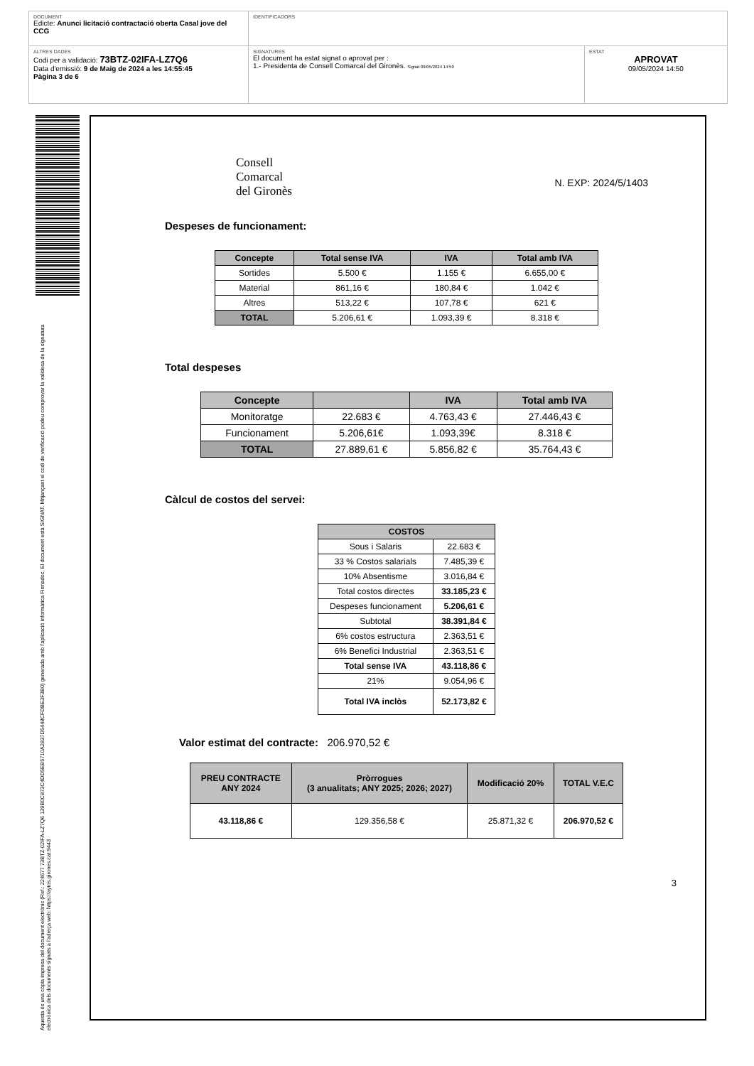DOCUMENT
Edicte: Anunci licitació contractació oberta Casal jove del CCG
IDENTIFICADORS
ALTRES DADES
Codi per a validació: 73BTZ-02IFA-LZ7Q6
Data d'emissió: 9 de Maig de 2024 a les 14:55:45
Pàgina 3 de 6
SIGNATURES
El document ha estat signat o aprovat per :
1.- Presidenta de Consell Comarcal del Gironès. Signat 09/05/2024 14:50
ESTAT
APROVAT
09/05/2024 14:50
Aquesta és una còpia impresa del document electrònic (Ref.: 224677 73BTZ-02IFA-LZ7Q6 139B0C873C4DD5EB5710A2837D5448CFDBE3F3B0) generada amb l'aplicació informàtica Firmadoc. El document està SIGNAT. Mitjançant el codi de verificació podeu comprovar la validesa de la signatura electrònica dels documents signats a l'adreça web: https://aytos.girones.cat:9443
Consell
Comarcal
del Gironès
N. EXP: 2024/5/1403
Despeses de funcionament:
| Concepte | Total sense IVA | IVA | Total amb IVA |
| --- | --- | --- | --- |
| Sortides | 5.500 € | 1.155 € | 6.655,00 € |
| Material | 861,16 € | 180,84 € | 1.042 € |
| Altres | 513,22 € | 107,78 € | 621 € |
| TOTAL | 5.206,61 € | 1.093,39 € | 8.318 € |
Total despeses
| Concepte | | IVA | Total amb IVA |
| --- | --- | --- | --- |
| Monitoratge | 22.683 € | 4.763,43 € | 27.446,43 € |
| Funcionament | 5.206,61€ | 1.093,39€ | 8.318 € |
| TOTAL | 27.889,61 € | 5.856,82 € | 35.764,43 € |
Càlcul de costos del servei:
| COSTOS | |
| --- | --- |
| Sous i Salaris | 22.683 € |
| 33 % Costos salarials | 7.485,39 € |
| 10% Absentisme | 3.016,84 € |
| Total costos directes | 33.185,23 € |
| Despeses funcionament | 5.206,61 € |
| Subtotal | 38.391,84 € |
| 6% costos estructura | 2.363,51 € |
| 6% Benefici Industrial | 2.363,51 € |
| Total sense IVA | 43.118,86 € |
| 21% | 9.054,96 € |
| Total IVA inclòs | 52.173,82 € |
Valor estimat del contracte: 206.970,52 €
| PREU CONTRACTE ANY 2024 | Pròrrogues (3 anualitats; ANY 2025; 2026; 2027) | Modificació 20% | TOTAL V.E.C |
| --- | --- | --- | --- |
| 43.118,86 € | 129.356,58 € | 25.871,32 € | 206.970,52 € |
3